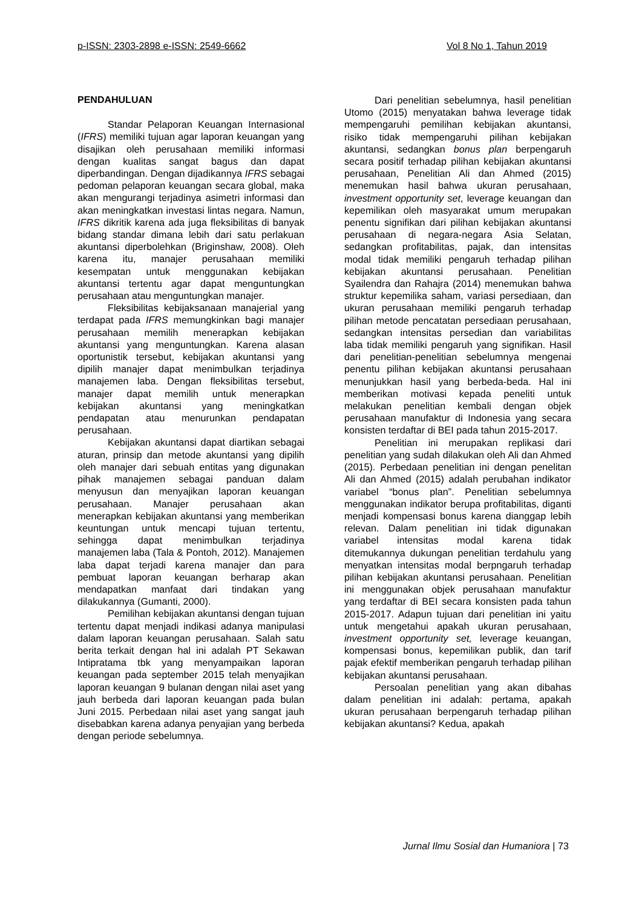p-ISSN: 2303-2898 e-ISSN: 2549-6662 Vol 8 No 1, Tahun 2019
PENDAHULUAN
Standar Pelaporan Keuangan Internasional (IFRS) memiliki tujuan agar laporan keuangan yang disajikan oleh perusahaan memiliki informasi dengan kualitas sangat bagus dan dapat diperbandingan. Dengan dijadikannya IFRS sebagai pedoman pelaporan keuangan secara global, maka akan mengurangi terjadinya asimetri informasi dan akan meningkatkan investasi lintas negara. Namun, IFRS dikritik karena ada juga fleksibilitas di banyak bidang standar dimana lebih dari satu perlakuan akuntansi diperbolehkan (Briginshaw, 2008). Oleh karena itu, manajer perusahaan memiliki kesempatan untuk menggunakan kebijakan akuntansi tertentu agar dapat menguntungkan perusahaan atau menguntungkan manajer.
Fleksibilitas kebijaksanaan manajerial yang terdapat pada IFRS memungkinkan bagi manajer perusahaan memilih menerapkan kebijakan akuntansi yang menguntungkan. Karena alasan oportunistik tersebut, kebijakan akuntansi yang dipilih manajer dapat menimbulkan terjadinya manajemen laba. Dengan fleksibilitas tersebut, manajer dapat memilih untuk menerapkan kebijakan akuntansi yang meningkatkan pendapatan atau menurunkan pendapatan perusahaan.
Kebijakan akuntansi dapat diartikan sebagai aturan, prinsip dan metode akuntansi yang dipilih oleh manajer dari sebuah entitas yang digunakan pihak manajemen sebagai panduan dalam menyusun dan menyajikan laporan keuangan perusahaan. Manajer perusahaan akan menerapkan kebijakan akuntansi yang memberikan keuntungan untuk mencapi tujuan tertentu, sehingga dapat menimbulkan terjadinya manajemen laba (Tala & Pontoh, 2012). Manajemen laba dapat terjadi karena manajer dan para pembuat laporan keuangan berharap akan mendapatkan manfaat dari tindakan yang dilakukannya (Gumanti, 2000).
Pemilihan kebijakan akuntansi dengan tujuan tertentu dapat menjadi indikasi adanya manipulasi dalam laporan keuangan perusahaan. Salah satu berita terkait dengan hal ini adalah PT Sekawan Intipratama tbk yang menyampaikan laporan keuangan pada september 2015 telah menyajikan laporan keuangan 9 bulanan dengan nilai aset yang jauh berbeda dari laporan keuangan pada bulan Juni 2015. Perbedaan nilai aset yang sangat jauh disebabkan karena adanya penyajian yang berbeda dengan periode sebelumnya.
Dari penelitian sebelumnya, hasil penelitian Utomo (2015) menyatakan bahwa leverage tidak mempengaruhi pemilihan kebijakan akuntansi, risiko tidak mempengaruhi pilihan kebijakan akuntansi, sedangkan bonus plan berpengaruh secara positif terhadap pilihan kebijakan akuntansi perusahaan, Penelitian Ali dan Ahmed (2015) menemukan hasil bahwa ukuran perusahaan, investment opportunity set, leverage keuangan dan kepemilikan oleh masyarakat umum merupakan penentu signifikan dari pilihan kebijakan akuntansi perusahaan di negara-negara Asia Selatan, sedangkan profitabilitas, pajak, dan intensitas modal tidak memiliki pengaruh terhadap pilihan kebijakan akuntansi perusahaan. Penelitian Syailendra dan Rahajra (2014) menemukan bahwa struktur kepemilika saham, variasi persediaan, dan ukuran perusahaan memiliki pengaruh terhadap pilihan metode pencatatan persediaan perusahaan, sedangkan intensitas persedian dan variabilitas laba tidak memiliki pengaruh yang signifikan. Hasil dari penelitian-penelitian sebelumnya mengenai penentu pilihan kebijakan akuntansi perusahaan menunjukkan hasil yang berbeda-beda. Hal ini memberikan motivasi kepada peneliti untuk melakukan penelitian kembali dengan objek perusahaan manufaktur di Indonesia yang secara konsisten terdaftar di BEI pada tahun 2015-2017.
Penelitian ini merupakan replikasi dari penelitian yang sudah dilakukan oleh Ali dan Ahmed (2015). Perbedaan penelitian ini dengan penelitan Ali dan Ahmed (2015) adalah perubahan indikator variabel “bonus plan”. Penelitian sebelumnya menggunakan indikator berupa profitabilitas, diganti menjadi kompensasi bonus karena dianggap lebih relevan. Dalam penelitian ini tidak digunakan variabel intensitas modal karena tidak ditemukannya dukungan penelitian terdahulu yang menyatkan intensitas modal berpngaruh terhadap pilihan kebijakan akuntansi perusahaan. Penelitian ini menggunakan objek perusahaan manufaktur yang terdaftar di BEI secara konsisten pada tahun 2015-2017. Adapun tujuan dari penelitian ini yaitu untuk mengetahui apakah ukuran perusahaan, investment opportunity set, leverage keuangan, kompensasi bonus, kepemilikan publik, dan tarif pajak efektif memberikan pengaruh terhadap pilihan kebijakan akuntansi perusahaan.
Persoalan penelitian yang akan dibahas dalam penelitian ini adalah: pertama, apakah ukuran perusahaan berpengaruh terhadap pilihan kebijakan akuntansi? Kedua, apakah
Jurnal Ilmu Sosial dan Humaniora | 73